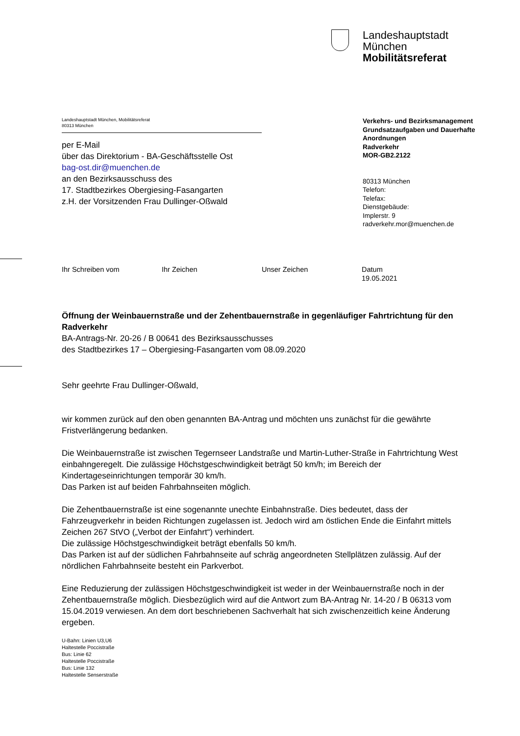Landeshauptstadt
München
Mobilitätsreferat
Landeshauptstadt München, Mobilitätsreferat
80313 München
per E-Mail
über das Direktorium - BA-Geschäftsstelle Ost
bag-ost.dir@muenchen.de
an den Bezirksausschuss des
17. Stadtbezirkes Obergiesing-Fasangarten
z.H. der Vorsitzenden Frau Dullinger-Oßwald
Verkehrs- und Bezirksmanagement
Grundsatzaufgaben und Dauerhafte
Anordnungen
Radverkehr
MOR-GB2.2122
80313 München
Telefon:
Telefax:
Dienstgebäude:
Implerstr. 9
radverkehr.mor@muenchen.de
Ihr Schreiben vom Ihr Zeichen Unser Zeichen Datum
19.05.2021
Öffnung der Weinbauernstraße und der Zehentbauernstraße in gegenläufiger Fahrtrichtung für den Radverkehr
BA-Antrags-Nr. 20-26 / B 00641 des Bezirksausschusses
des Stadtbezirkes 17 – Obergiesing-Fasangarten vom 08.09.2020
Sehr geehrte Frau Dullinger-Oßwald,
wir kommen zurück auf den oben genannten BA-Antrag und möchten uns zunächst für die gewährte Fristverlängerung bedanken.
Die Weinbauernstraße ist zwischen Tegernseer Landstraße und Martin-Luther-Straße in Fahrtrichtung West einbahngeregelt. Die zulässige Höchstgeschwindigkeit beträgt 50 km/h; im Bereich der Kindertageseinrichtungen temporär 30 km/h.
Das Parken ist auf beiden Fahrbahnseiten möglich.
Die Zehentbauernstraße ist eine sogenannte unechte Einbahnstraße. Dies bedeutet, dass der Fahrzeugverkehr in beiden Richtungen zugelassen ist. Jedoch wird am östlichen Ende die Einfahrt mittels Zeichen 267 StVO („Verbot der Einfahrt“) verhindert.
Die zulässige Höchstgeschwindigkeit beträgt ebenfalls 50 km/h.
Das Parken ist auf der südlichen Fahrbahnseite auf schräg angeordneten Stellplätzen zulässig. Auf der nördlichen Fahrbahnseite besteht ein Parkverbot.
Eine Reduzierung der zulässigen Höchstgeschwindigkeit ist weder in der Weinbauernstraße noch in der Zehentbauernstraße möglich. Diesbezüglich wird auf die Antwort zum BA-Antrag Nr. 14-20 / B 06313 vom 15.04.2019 verwiesen. An dem dort beschriebenen Sachverhalt hat sich zwischenzeitlich keine Änderung ergeben.
U-Bahn: Linien U3,U6
Haltestelle Poccistraße
Bus: Linie 62
Haltestelle Poccistraße
Bus: Linie 132
Haltestelle Senserstraße